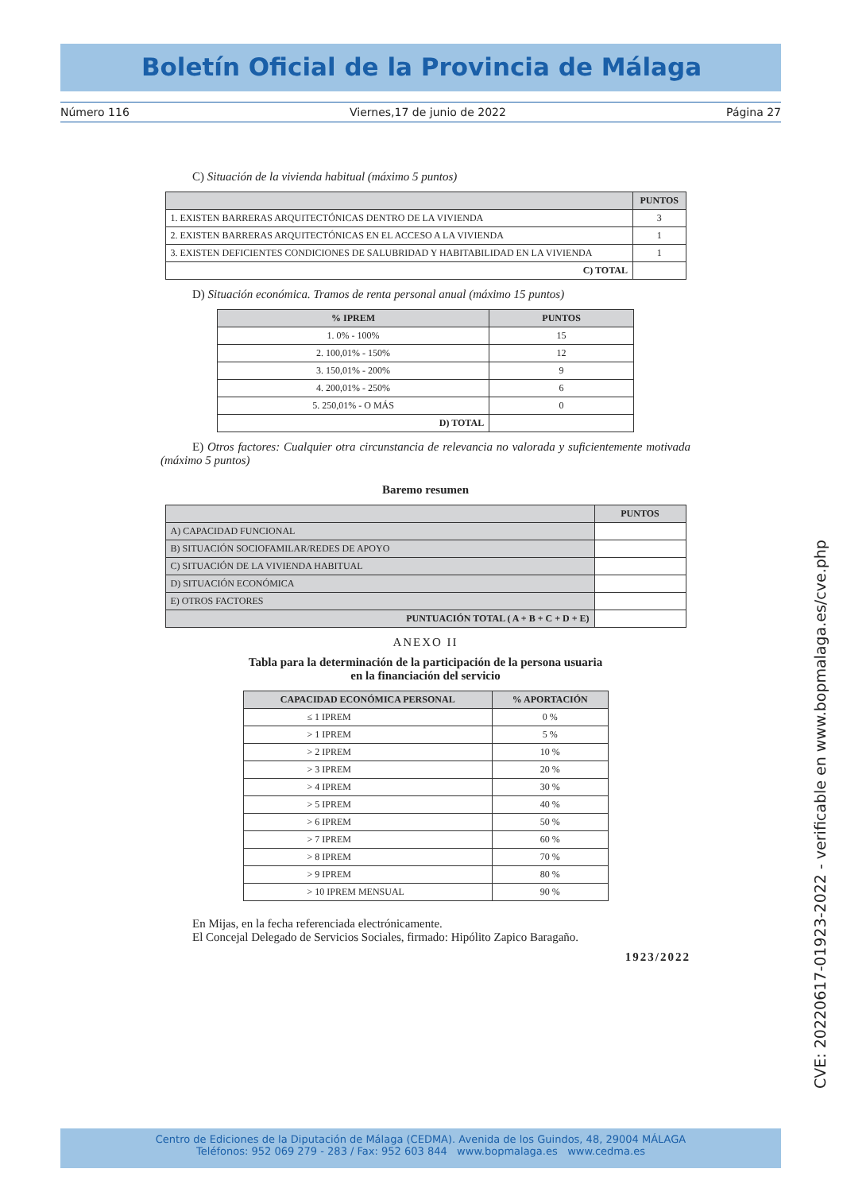Boletín Oficial de la Provincia de Málaga
Número 116 Viernes,17 de junio de 2022 Página 27
C) Situación de la vivienda habitual (máximo 5 puntos)
| | PUNTOS |
| --- | --- |
| 1. EXISTEN BARRERAS ARQUITECTÓNICAS DENTRO DE LA VIVIENDA | 3 |
| 2. EXISTEN BARRERAS ARQUITECTÓNICAS EN EL ACCESO A LA VIVIENDA | 1 |
| 3. EXISTEN DEFICIENTES CONDICIONES DE SALUBRIDAD Y HABITABILIDAD EN LA VIVIENDA | 1 |
| C) TOTAL | |
D) Situación económica. Tramos de renta personal anual (máximo 15 puntos)
| % IPREM | PUNTOS |
| --- | --- |
| 1. 0% - 100% | 15 |
| 2. 100,01% - 150% | 12 |
| 3. 150,01% - 200% | 9 |
| 4. 200,01% - 250% | 6 |
| 5. 250,01% - O MÁS | 0 |
| D) TOTAL | |
E) Otros factores: Cualquier otra circunstancia de relevancia no valorada y suficientemente motivada (máximo 5 puntos)
Baremo resumen
| | PUNTOS |
| --- | --- |
| A) CAPACIDAD FUNCIONAL | |
| B) SITUACIÓN SOCIOFAMILAR/REDES DE APOYO | |
| C) SITUACIÓN DE LA VIVIENDA HABITUAL | |
| D) SITUACIÓN ECONÓMICA | |
| E) OTROS FACTORES | |
| PUNTUACIÓN TOTAL ( A + B + C + D + E) | |
ANEXO II
Tabla para la determinación de la participación de la persona usuaria
en la financiación del servicio
| CAPACIDAD ECONÓMICA PERSONAL | % APORTACIÓN |
| --- | --- |
| ≤ 1 IPREM | 0 % |
| > 1 IPREM | 5 % |
| > 2 IPREM | 10 % |
| > 3 IPREM | 20 % |
| > 4 IPREM | 30 % |
| > 5 IPREM | 40 % |
| > 6 IPREM | 50 % |
| > 7 IPREM | 60 % |
| > 8 IPREM | 70 % |
| > 9 IPREM | 80 % |
| > 10 IPREM MENSUAL | 90 % |
En Mijas, en la fecha referenciada electrónicamente.
El Concejal Delegado de Servicios Sociales, firmado: Hipólito Zapico Baragaño.
1923/2022
CVE: 20220617-01923-2022 - verificable en www.bopmalaga.es/cve.php
Centro de Ediciones de la Diputación de Málaga (CEDMA). Avenida de los Guindos, 48, 29004 MÁLAGA
Teléfonos: 952 069 279 - 283 / Fax: 952 603 844 www.bopmalaga.es www.cedma.es